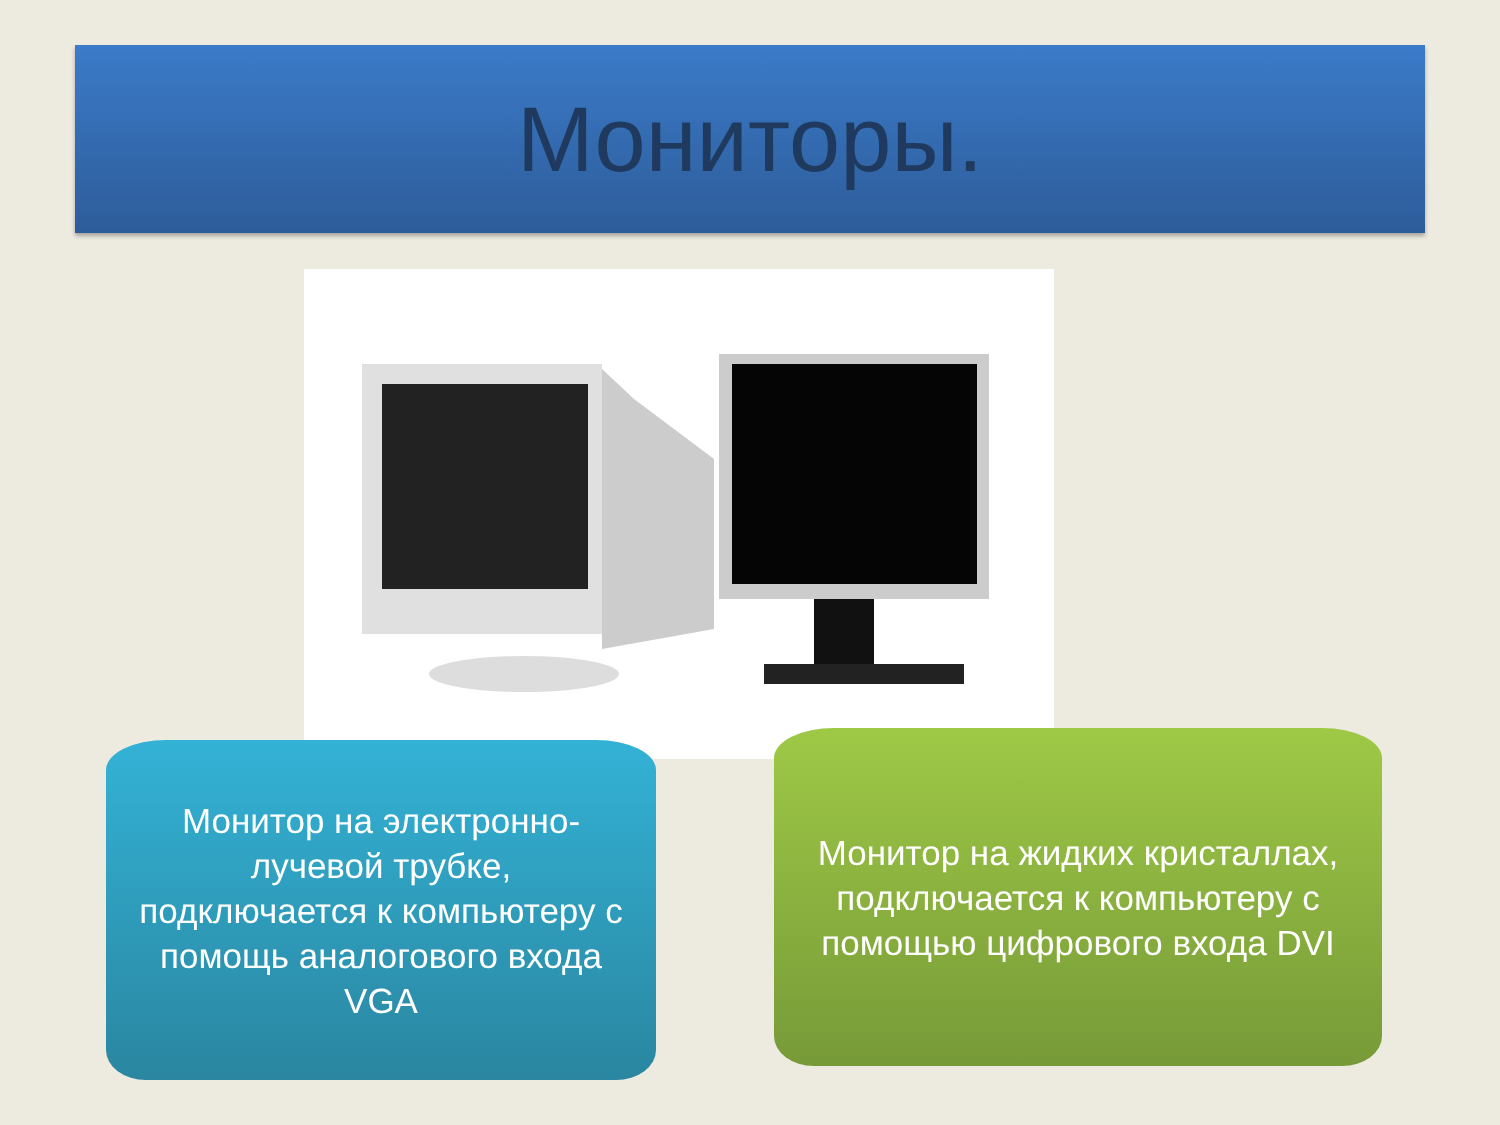Мониторы.
Монитор на электронно-
лучевой трубке,
подключается к компьютеру с
помощь аналогового входа
VGA
Монитор на жидких кристаллах,
подключается к компьютеру с
помощью цифрового входа DVI